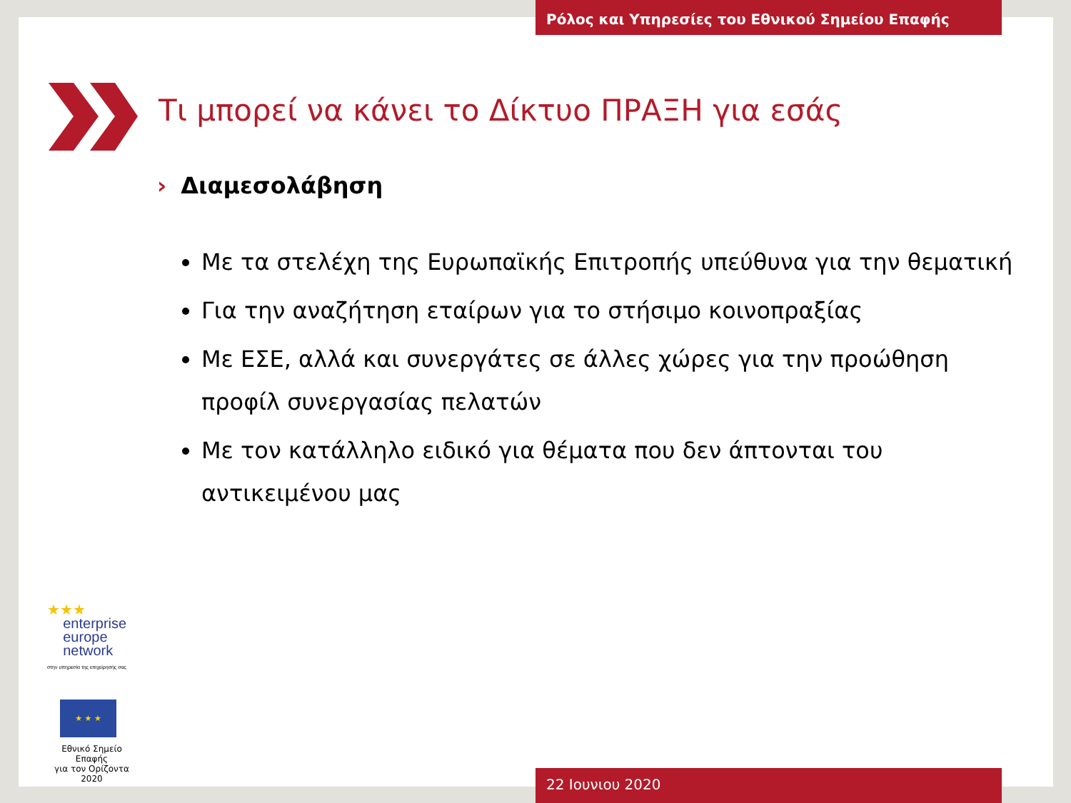Ρόλος και Υπηρεσίες του Εθνικού Σημείου Επαφής
Τι μπορεί να κάνει το Δίκτυο ΠΡΑΞΗ για εσάς
› Διαμεσολάβηση
Με τα στελέχη της Ευρωπαϊκής Επιτροπής υπεύθυνα για την θεματική
Για την αναζήτηση εταίρων για το στήσιμο κοινοπραξίας
Με ΕΣΕ, αλλά και συνεργάτες σε άλλες χώρες για την προώθηση προφίλ συνεργασίας πελατών
Με τον κατάλληλο ειδικό για θέματα που δεν άπτονται του αντικειμένου μας
★★★
enterprise
europe
network
στην υπηρεσία της επιχείρησής σας
★ ★ ★
Εθνικό Σημείο Επαφής
για τον Ορίζοντα 2020
22 Ιουνιου 2020